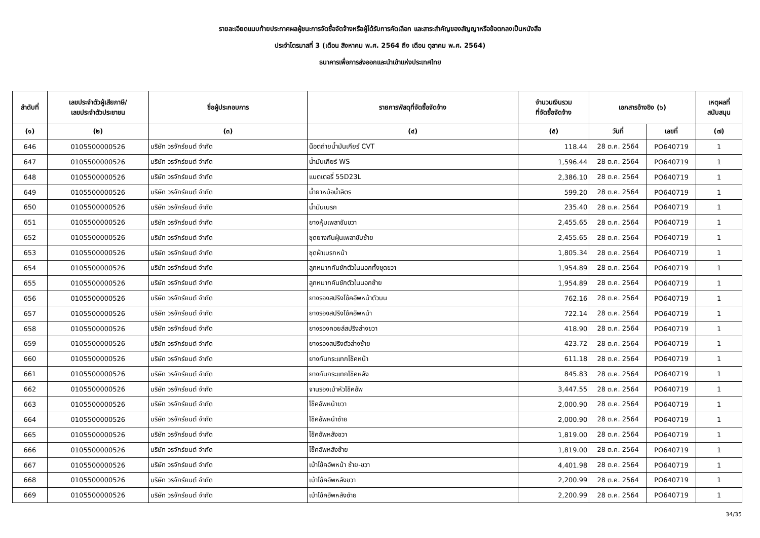รายละเอียดแนบท้ายประกาศผลผู้ชนะการจัดซื้อจัดจ้างหรือผู้ได้รับการคัดเลือก และสาระสำคัญของสัญญาหรือข้อตกลงเป็นหนังสือ
ประจำไตรมาสที่ 3 (เดือน สิงหาคม พ.ศ. 2564 ถึง เดือน ตุลาคม พ.ศ. 2564)
ธนาคารเพื่อการส่งออกและนำเข้าแห่งประเทศไทย
| ลำดับที่ | เลขประจำตัวผู้เสียภาษี/ เลขประจำตัวประชาชน | ชื่อผู้ประกอบการ | รายการพัสดุที่จัดซื้อจัดจ้าง | จำนวนเงินรวม ที่จัดซื้อจัดจ้าง | เอกสารอ้างอิง (๖) | | เหตุผลที่ สนับสนุน |
| --- | --- | --- | --- | --- | --- | --- | --- |
| (๑) | (๒) | (๓) | (๔) | (๕) | วันที่ | เลขที่ | (๗) |
| 646 | 0105500000526 | บริษัท วรจักร์ยนต์ จำกัด | น็อตถ่ายน้ำมันเกียร์ CVT | 118.44 | 28 ต.ค. 2564 | PO640719 | 1 |
| 647 | 0105500000526 | บริษัท วรจักร์ยนต์ จำกัด | น้ำมันเกียร์ WS | 1,596.44 | 28 ต.ค. 2564 | PO640719 | 1 |
| 648 | 0105500000526 | บริษัท วรจักร์ยนต์ จำกัด | แบตเตอรี่ 55D23L | 2,386.10 | 28 ต.ค. 2564 | PO640719 | 1 |
| 649 | 0105500000526 | บริษัท วรจักร์ยนต์ จำกัด | น้ำยาหม้อน้ำลิตร | 599.20 | 28 ต.ค. 2564 | PO640719 | 1 |
| 650 | 0105500000526 | บริษัท วรจักร์ยนต์ จำกัด | น้ำมันเบรก | 235.40 | 28 ต.ค. 2564 | PO640719 | 1 |
| 651 | 0105500000526 | บริษัท วรจักร์ยนต์ จำกัด | ยางหุ้มเพลาขับขวา | 2,455.65 | 28 ต.ค. 2564 | PO640719 | 1 |
| 652 | 0105500000526 | บริษัท วรจักร์ยนต์ จำกัด | ชุดยางกันฝุ่นเพลาขับซ้าย | 2,455.65 | 28 ต.ค. 2564 | PO640719 | 1 |
| 653 | 0105500000526 | บริษัท วรจักร์ยนต์ จำกัด | ชุดผ้าเบรกหน้า | 1,805.34 | 28 ต.ค. 2564 | PO640719 | 1 |
| 654 | 0105500000526 | บริษัท วรจักร์ยนต์ จำกัด | ลูกหมากคันชักตัวในนอกทั้งชุดขวา | 1,954.89 | 28 ต.ค. 2564 | PO640719 | 1 |
| 655 | 0105500000526 | บริษัท วรจักร์ยนต์ จำกัด | ลูกหมากคันชักตัวในนอกซ้าย | 1,954.89 | 28 ต.ค. 2564 | PO640719 | 1 |
| 656 | 0105500000526 | บริษัท วรจักร์ยนต์ จำกัด | ยางรองสปริงโช้คอัพหน้าตัวบน | 762.16 | 28 ต.ค. 2564 | PO640719 | 1 |
| 657 | 0105500000526 | บริษัท วรจักร์ยนต์ จำกัด | ยางรองสปริงโช้คอัพหน้า | 722.14 | 28 ต.ค. 2564 | PO640719 | 1 |
| 658 | 0105500000526 | บริษัท วรจักร์ยนต์ จำกัด | ยางรองคอยล์สปริงล่างขวา | 418.90 | 28 ต.ค. 2564 | PO640719 | 1 |
| 659 | 0105500000526 | บริษัท วรจักร์ยนต์ จำกัด | ยางรองสปริงตัวล่างซ้าย | 423.72 | 28 ต.ค. 2564 | PO640719 | 1 |
| 660 | 0105500000526 | บริษัท วรจักร์ยนต์ จำกัด | ยางกันกระแทกโช้คหน้า | 611.18 | 28 ต.ค. 2564 | PO640719 | 1 |
| 661 | 0105500000526 | บริษัท วรจักร์ยนต์ จำกัด | ยางกันกระแทกโช้คหลัง | 845.83 | 28 ต.ค. 2564 | PO640719 | 1 |
| 662 | 0105500000526 | บริษัท วรจักร์ยนต์ จำกัด | จานรองเบ้าหัวโช้คอัพ | 3,447.55 | 28 ต.ค. 2564 | PO640719 | 1 |
| 663 | 0105500000526 | บริษัท วรจักร์ยนต์ จำกัด | โช๊คอัพหน้าขวา | 2,000.90 | 28 ต.ค. 2564 | PO640719 | 1 |
| 664 | 0105500000526 | บริษัท วรจักร์ยนต์ จำกัด | โช๊คอัพหน้าซ้าย | 2,000.90 | 28 ต.ค. 2564 | PO640719 | 1 |
| 665 | 0105500000526 | บริษัท วรจักร์ยนต์ จำกัด | โช้คอัพหลังขวา | 1,819.00 | 28 ต.ค. 2564 | PO640719 | 1 |
| 666 | 0105500000526 | บริษัท วรจักร์ยนต์ จำกัด | โช๊คอัพหลังซ้าย | 1,819.00 | 28 ต.ค. 2564 | PO640719 | 1 |
| 667 | 0105500000526 | บริษัท วรจักร์ยนต์ จำกัด | เบ้าโช้คอัพหน้า ซ้าย-ขวา | 4,401.98 | 28 ต.ค. 2564 | PO640719 | 1 |
| 668 | 0105500000526 | บริษัท วรจักร์ยนต์ จำกัด | เบ้าโช้คอัพหลังขวา | 2,200.99 | 28 ต.ค. 2564 | PO640719 | 1 |
| 669 | 0105500000526 | บริษัท วรจักร์ยนต์ จำกัด | เบ้าโช้คอัพหลังซ้าย | 2,200.99 | 28 ต.ค. 2564 | PO640719 | 1 |
34/35